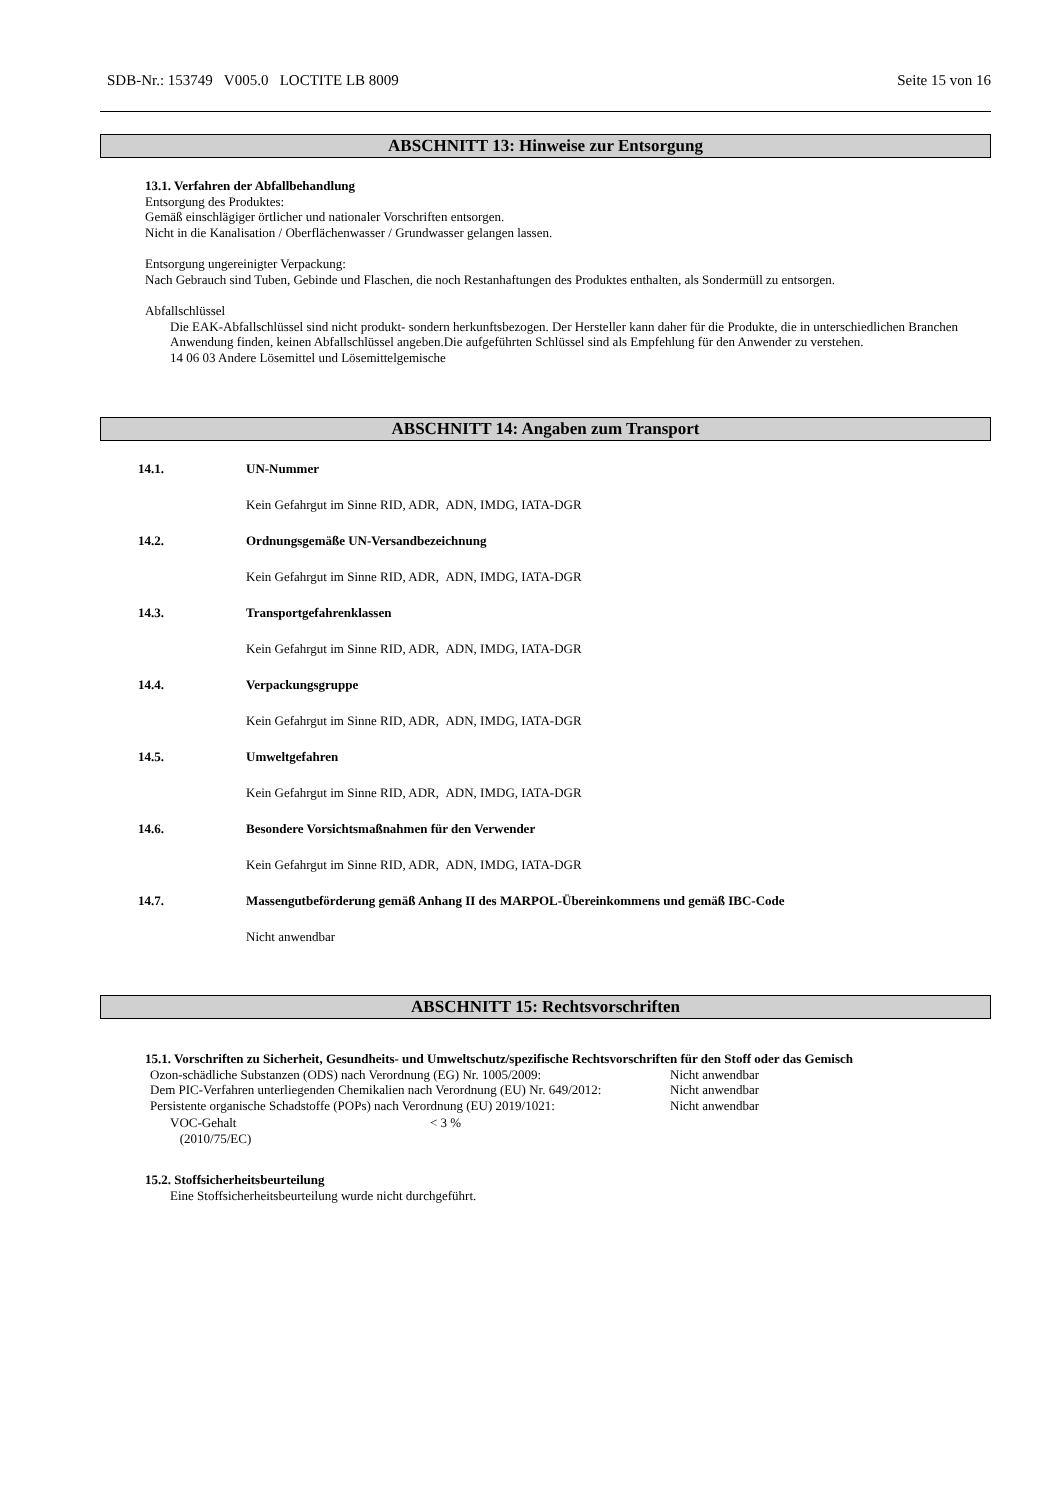SDB-Nr.: 153749 V005.0 LOCTITE LB 8009 Seite 15 von 16
ABSCHNITT 13: Hinweise zur Entsorgung
13.1. Verfahren der Abfallbehandlung
Entsorgung des Produktes:
Gemäß einschlägiger örtlicher und nationaler Vorschriften entsorgen.
Nicht in die Kanalisation / Oberflächenwasser / Grundwasser gelangen lassen.
Entsorgung ungereinigter Verpackung:
Nach Gebrauch sind Tuben, Gebinde und Flaschen, die noch Restanhaftungen des Produktes enthalten, als Sondermüll zu entsorgen.
Abfallschlüssel
Die EAK-Abfallschlüssel sind nicht produkt- sondern herkunftsbezogen. Der Hersteller kann daher für die Produkte, die in unterschiedlichen Branchen Anwendung finden, keinen Abfallschlüssel angeben.Die aufgeführten Schlüssel sind als Empfehlung für den Anwender zu verstehen.
14 06 03 Andere Lösemittel und Lösemittelgemische
ABSCHNITT 14: Angaben zum Transport
14.1. UN-Nummer
Kein Gefahrgut im Sinne RID, ADR, ADN, IMDG, IATA-DGR
14.2. Ordnungsgemäße UN-Versandbezeichnung
Kein Gefahrgut im Sinne RID, ADR, ADN, IMDG, IATA-DGR
14.3. Transportgefahrenklassen
Kein Gefahrgut im Sinne RID, ADR, ADN, IMDG, IATA-DGR
14.4. Verpackungsgruppe
Kein Gefahrgut im Sinne RID, ADR, ADN, IMDG, IATA-DGR
14.5. Umweltgefahren
Kein Gefahrgut im Sinne RID, ADR, ADN, IMDG, IATA-DGR
14.6. Besondere Vorsichtsmaßnahmen für den Verwender
Kein Gefahrgut im Sinne RID, ADR, ADN, IMDG, IATA-DGR
14.7. Massengutbeförderung gemäß Anhang II des MARPOL-Übereinkommens und gemäß IBC-Code
Nicht anwendbar
ABSCHNITT 15: Rechtsvorschriften
15.1. Vorschriften zu Sicherheit, Gesundheits- und Umweltschutz/spezifische Rechtsvorschriften für den Stoff oder das Gemisch
Ozon-schädliche Substanzen (ODS) nach Verordnung (EG) Nr. 1005/2009: Nicht anwendbar
Dem PIC-Verfahren unterliegenden Chemikalien nach Verordnung (EU) Nr. 649/2012: Nicht anwendbar
Persistente organische Schadstoffe (POPs) nach Verordnung (EU) 2019/1021: Nicht anwendbar
VOC-Gehalt
(2010/75/EC) < 3 %
15.2. Stoffsicherheitsbeurteilung
Eine Stoffsicherheitsbeurteilung wurde nicht durchgeführt.